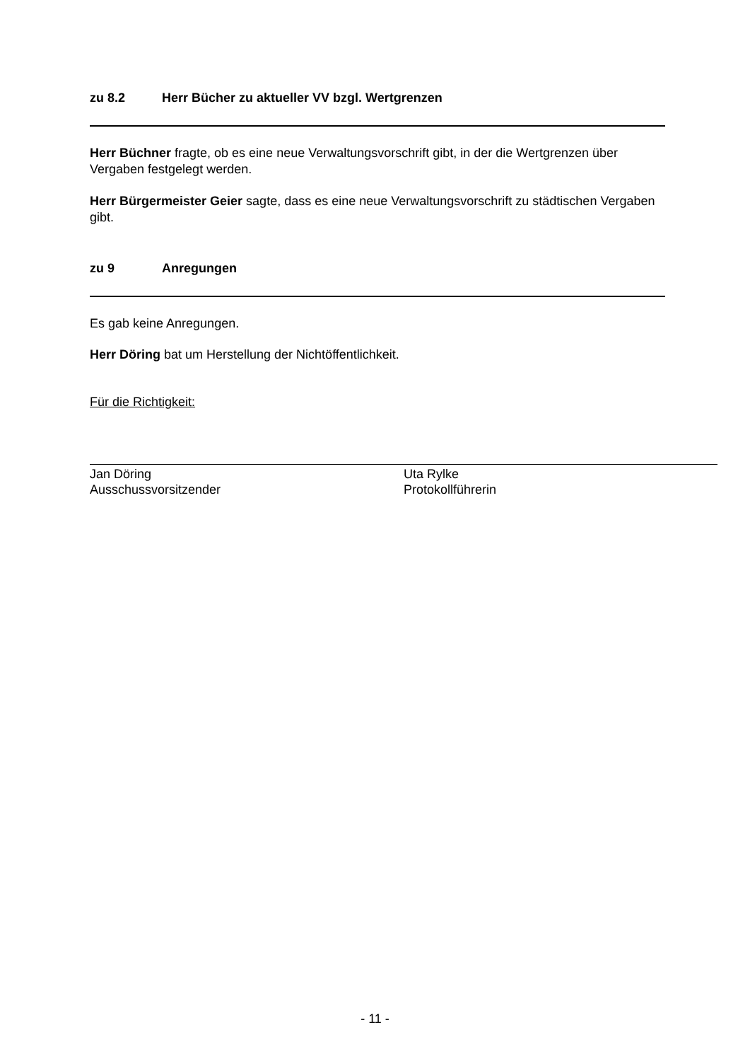zu 8.2 Herr Bücher zu aktueller VV bzgl. Wertgrenzen
Herr Büchner fragte, ob es eine neue Verwaltungsvorschrift gibt, in der die Wertgrenzen über Vergaben festgelegt werden.
Herr Bürgermeister Geier sagte, dass es eine neue Verwaltungsvorschrift zu städtischen Vergaben gibt.
zu 9 Anregungen
Es gab keine Anregungen.
Herr Döring bat um Herstellung der Nichtöffentlichkeit.
Für die Richtigkeit:
Jan Döring
Ausschussvorsitzender
Uta Rylke
Protokollführerin
- 11 -